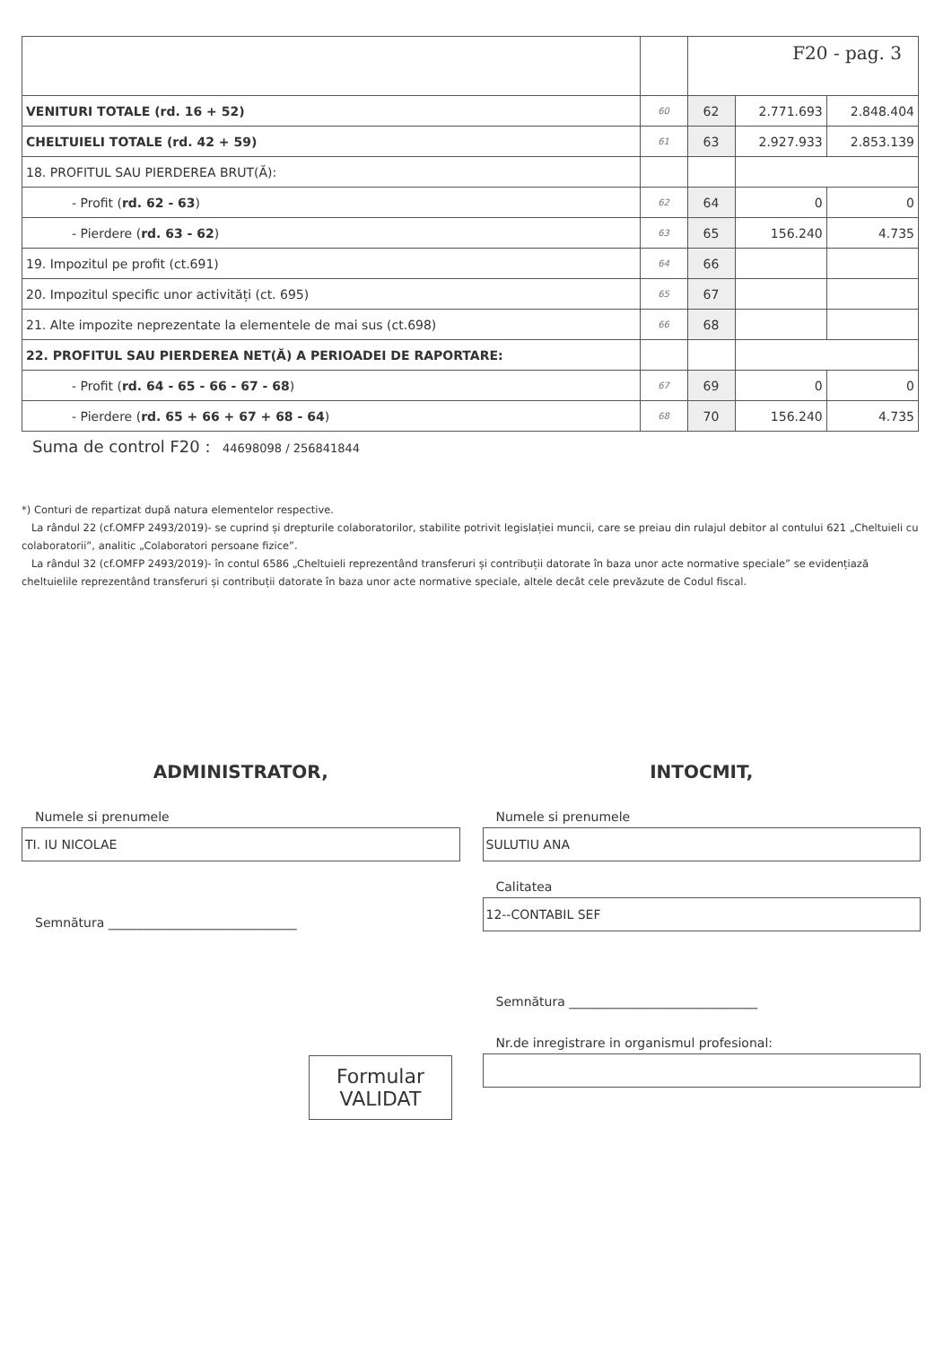| | | F20 - pag. 3 | | |
| VENITURI TOTALE (rd. 16 + 52) | 60 | 62 | 2.771.693 | 2.848.404 |
| CHELTUIELI TOTALE (rd. 42 + 59) | 61 | 63 | 2.927.933 | 2.853.139 |
| 18. PROFITUL SAU PIERDEREA BRUT(Ă): | | | | |
| - Profit ( rd. 62 - 63 ) | 62 | 64 | 0 | 0 |
| - Pierdere ( rd. 63 - 62 ) | 63 | 65 | 156.240 | 4.735 |
| 19. Impozitul pe profit (ct.691) | 64 | 66 | | |
| 20. Impozitul specific unor activități (ct. 695) | 65 | 67 | | |
| 21. Alte impozite neprezentate la elementele de mai sus (ct.698) | 66 | 68 | | |
| 22. PROFITUL SAU PIERDEREA NET(Ă) A PERIOADEI DE RAPORTARE: | | | | |
| - Profit ( rd. 64 - 65 - 66 - 67 - 68 ) | 67 | 69 | 0 | 0 |
| - Pierdere ( rd. 65 + 66 + 67 + 68 - 64 ) | 68 | 70 | 156.240 | 4.735 |
Suma de control F20 : 44698098 / 256841844
*) Conturi de repartizat după natura elementelor respective.
La rândul 22 (cf.OMFP 2493/2019)- se cuprind și drepturile colaboratorilor, stabilite potrivit legislației muncii, care se preiau din rulajul debitor al contului 621 „Cheltuieli cu colaboratorii”, analitic „Colaboratori persoane fizice”.
La rândul 32 (cf.OMFP 2493/2019)- în contul 6586 „Cheltuieli reprezentând transferuri și contribuții datorate în baza unor acte normative speciale” se evidențiază cheltuielile reprezentând transferuri și contribuții datorate în baza unor acte normative speciale, altele decât cele prevăzute de Codul fiscal.
ADMINISTRATOR,
Numele si prenumele
TI. IU NICOLAE
Semnătura ______________________________
Formular
VALIDAT
INTOCMIT,
Numele si prenumele
SULUTIU ANA
Calitatea
12--CONTABIL SEF
Semnătura ______________________________
Nr.de inregistrare in organismul profesional: